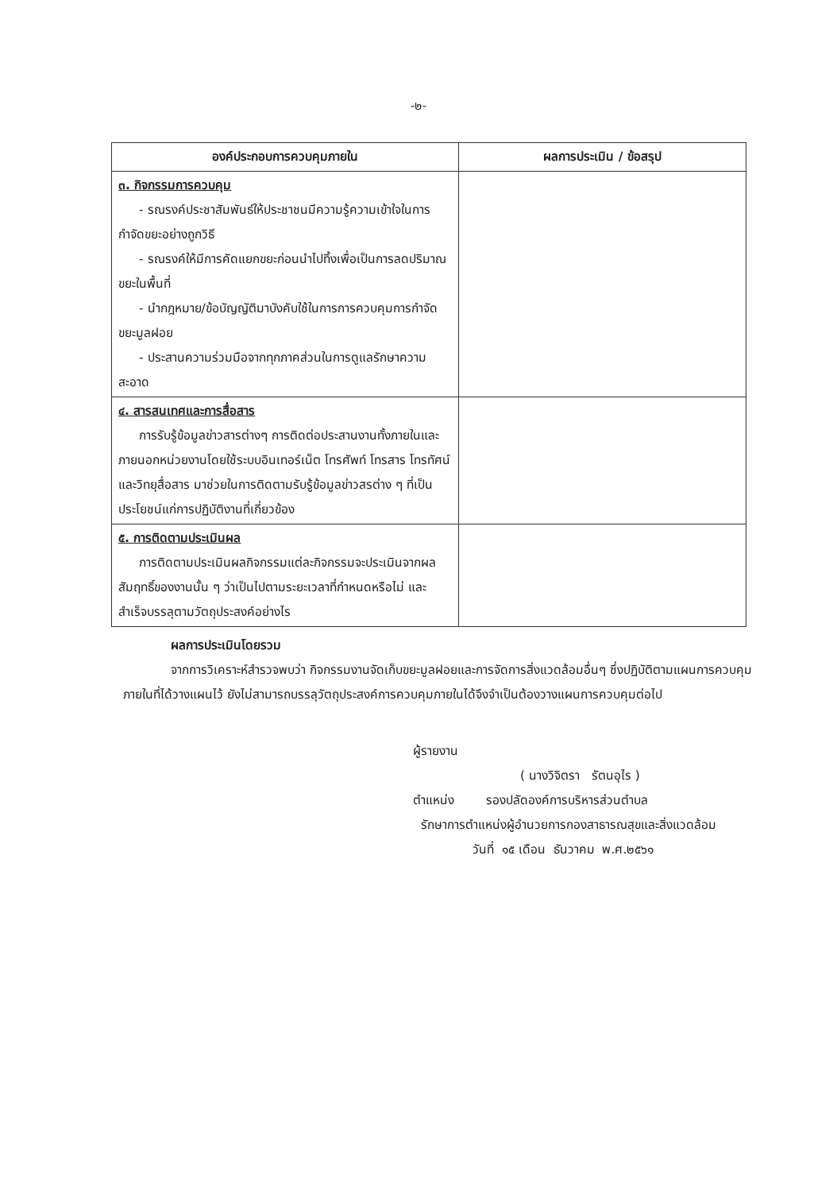-๒-
| องค์ประกอบการควบคุมภายใน | ผลการประเมิน / ข้อสรุป |
| --- | --- |
| ๓. กิจกรรมการควบคุม - รณรงค์ประชาสัมพันธ์ให้ประชาชนมีความรู้ความเข้าใจในการกำจัดขยะอย่างถูกวิธี - รณรงค์ให้มีการคัดแยกขยะก่อนนำไปทิ้งเพื่อเป็นการลดปริมาณขยะในพื้นที่ - นำกฎหมาย/ข้อบัญญัติมาบังคับใช้ในการการควบคุมการกำจัดขยะมูลฝอย - ประสานความร่วมมือจากทุกภาคส่วนในการดูแลรักษาความสะอาด | |
| ๔. สารสนเทศและการสื่อสาร การรับรู้ข้อมูลข่าวสารต่างๆ การติดต่อประสานงานทั้งภายในและภายนอกหน่วยงานโดยใช้ระบบอินเทอร์เน็ต โทรศัพท์ โทรสาร โทรทัศน์ และวิทยุสื่อสาร มาช่วยในการติดตามรับรู้ข้อมูลข่าวสรต่าง ๆ ที่เป็นประโยชน์แก่การปฏิบัติงานที่เกี่ยวข้อง | |
| ๕. การติดตามประเมินผล การติดตามประเมินผลกิจกรรมแต่ละกิจกรรมจะประเมินจากผลสัมฤทธิ์ของงานนั้น ๆ ว่าเป็นไปตามระยะเวลาที่กำหนดหรือไม่ และสำเร็จบรรลุตามวัตถุประสงค์อย่างไร | |
ผลการประเมินโดยรวม
จากการวิเคราะห์สำรวจพบว่า กิจกรรมงานจัดเก็บขยะมูลฝอยและการจัดการสิ่งแวดล้อมอื่นๆ ซึ่งปฏิบัติตามแผนการควบคุมภายในที่ได้วางแผนไว้ ยังไม่สามารถบรรลุวัตถุประสงค์การควบคุมภายในได้จึงจำเป็นต้องวางแผนการควบคุมต่อไป
ผู้รายงาน
( นางวิจิตรา รัตนอุไร )
ตำแหน่ง รองปลัดองค์การบริหารส่วนตำบล
รักษาการตำแหน่งผู้อำนวยการกองสาธารณสุขและสิ่งแวดล้อม
วันที่ ๑๕ เดือน ธันวาคม พ.ศ.๒๕๖๑